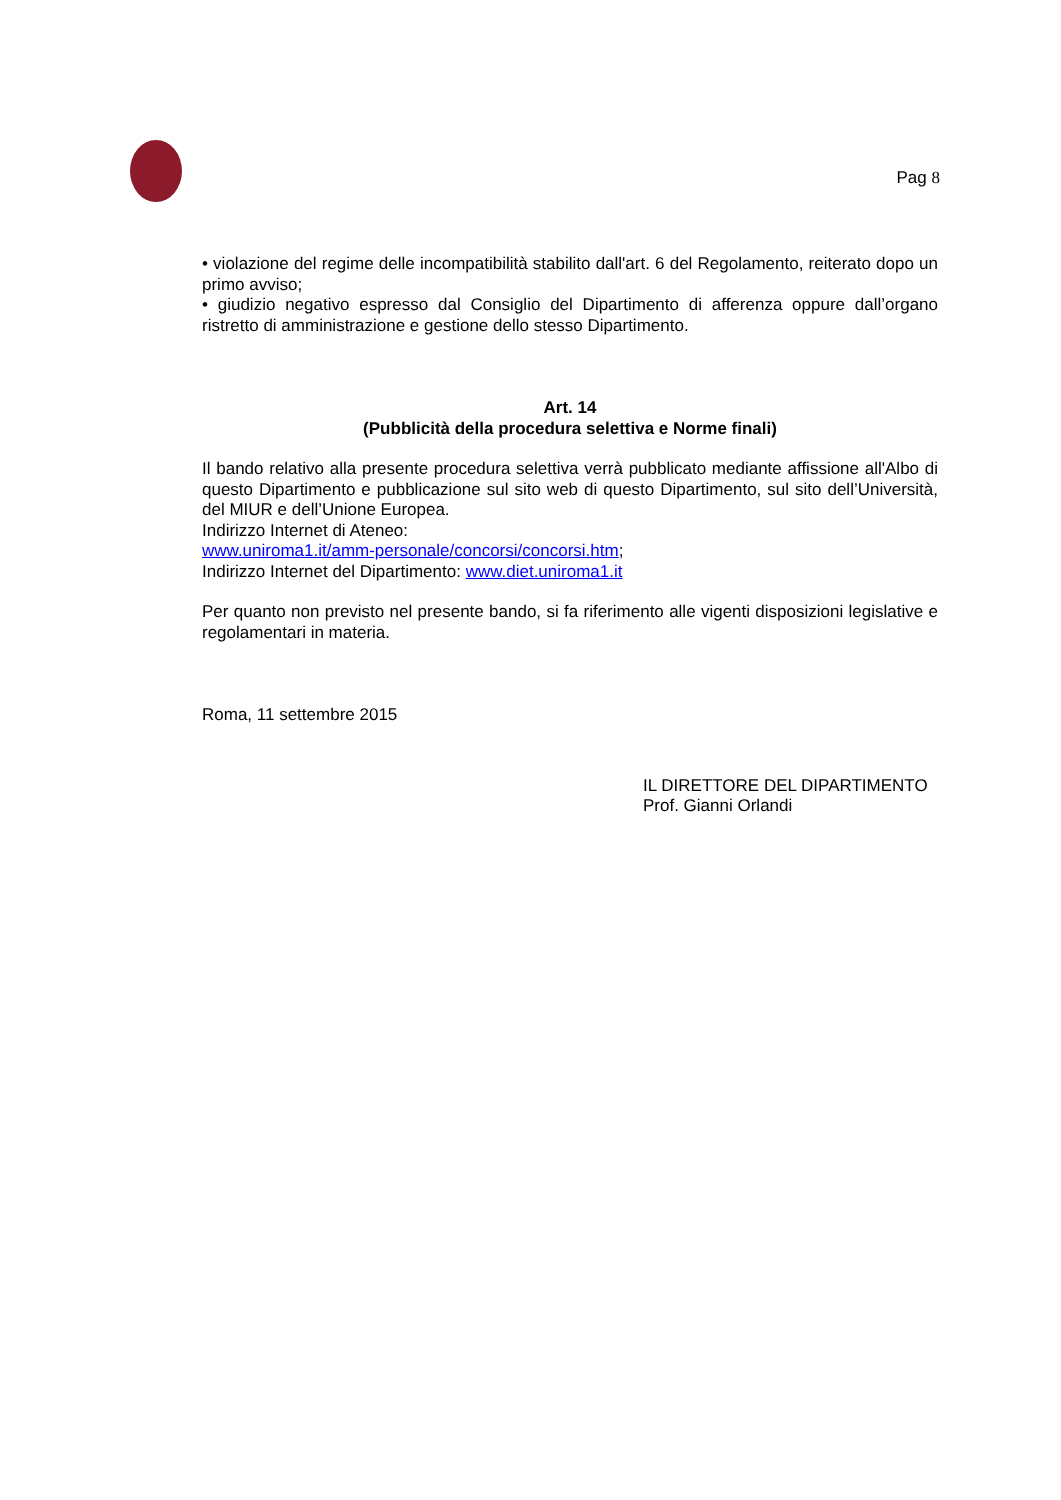Pag 8
• violazione del regime delle incompatibilità stabilito dall'art. 6 del Regolamento, reiterato dopo un primo avviso;
• giudizio negativo espresso dal Consiglio del Dipartimento di afferenza oppure dall’organo ristretto di amministrazione e gestione dello stesso Dipartimento.
Art. 14
(Pubblicità della procedura selettiva e Norme finali)
Il bando relativo alla presente procedura selettiva verrà pubblicato mediante affissione all'Albo di questo Dipartimento e pubblicazione sul sito web di questo Dipartimento, sul sito dell’Università, del MIUR e dell’Unione Europea.
Indirizzo Internet di Ateneo:
www.uniroma1.it/amm-personale/concorsi/concorsi.htm;
Indirizzo Internet del Dipartimento: www.diet.uniroma1.it
Per quanto non previsto nel presente bando, si fa riferimento alle vigenti disposizioni legislative e regolamentari in materia.
Roma, 11 settembre 2015
IL DIRETTORE DEL DIPARTIMENTO
Prof. Gianni Orlandi